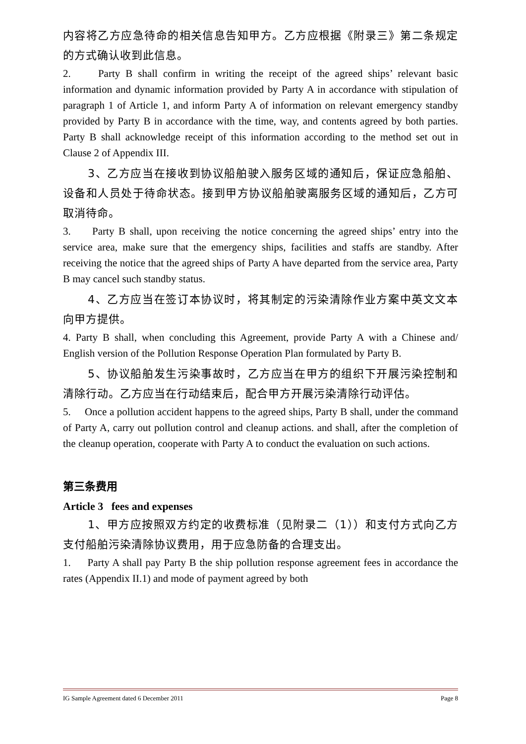内容将乙方应急待命的相关信息告知甲方。乙方应根据《附录三》第二条规定的方式确认收到此信息。
2. Party B shall confirm in writing the receipt of the agreed ships’ relevant basic information and dynamic information provided by Party A in accordance with stipulation of paragraph 1 of Article 1, and inform Party A of information on relevant emergency standby provided by Party B in accordance with the time, way, and contents agreed by both parties. Party B shall acknowledge receipt of this information according to the method set out in Clause 2 of Appendix III.
3、乙方应当在接收到协议船舶驶入服务区域的通知后，保证应急船舶、设备和人员处于待命状态。接到甲方协议船舶驶离服务区域的通知后，乙方可取消待命。
3. Party B shall, upon receiving the notice concerning the agreed ships’ entry into the service area, make sure that the emergency ships, facilities and staffs are standby. After receiving the notice that the agreed ships of Party A have departed from the service area, Party B may cancel such standby status.
4、乙方应当在签订本协议时，将其制定的污染清除作业方案中英文文本向甲方提供。
4. Party B shall, when concluding this Agreement, provide Party A with a Chinese and/ English version of the Pollution Response Operation Plan formulated by Party B.
5、协议船舶发生污染事故时，乙方应当在甲方的组织下开展污染控制和清除行动。乙方应当在行动结束后，配合甲方开展污染清除行动评估。
5. Once a pollution accident happens to the agreed ships, Party B shall, under the command of Party A, carry out pollution control and cleanup actions. and shall, after the completion of the cleanup operation, cooperate with Party A to conduct the evaluation on such actions.
第三条费用
Article 3 fees and expenses
1、甲方应按照双方约定的收费标准（见附录二（1））和支付方式向乙方支付船舶污染清除协议费用，用于应急防备的合理支出。
1. Party A shall pay Party B the ship pollution response agreement fees in accordance the rates (Appendix II.1) and mode of payment agreed by both
IG Sample Agreement dated 6 December 2011 Page 8